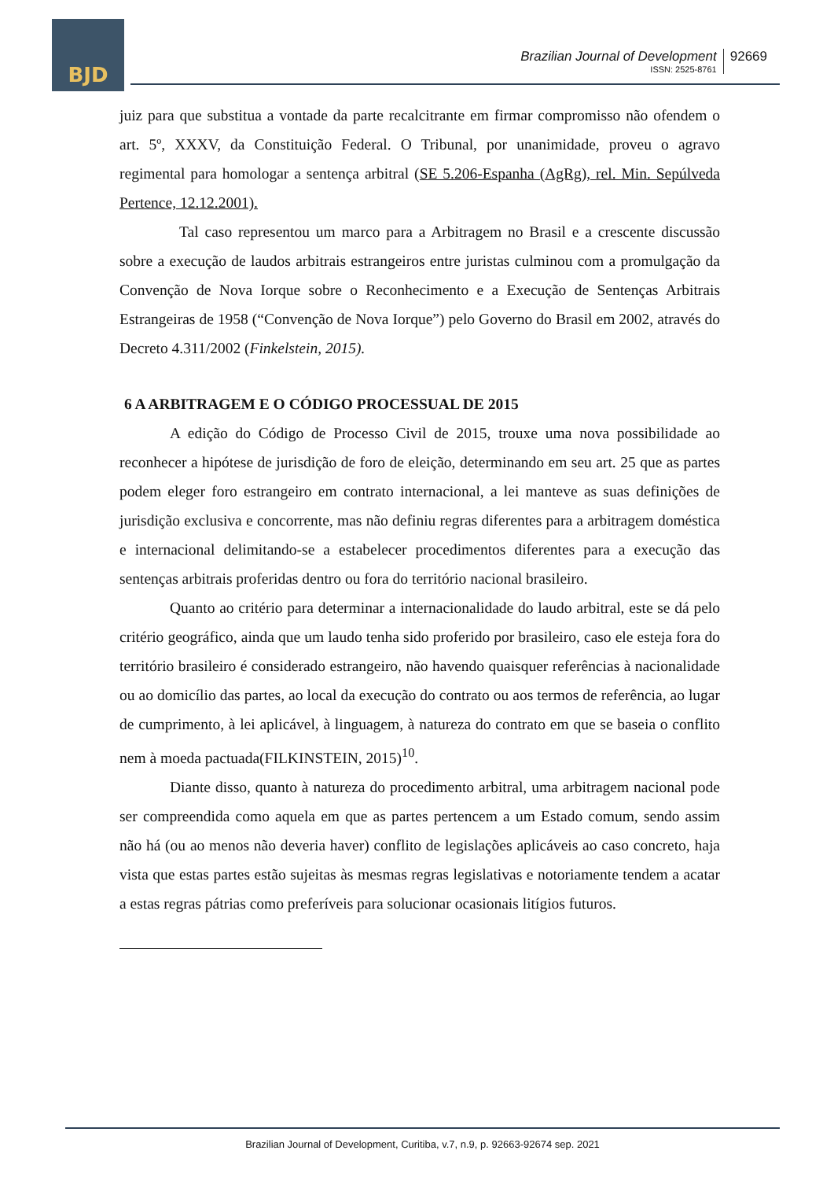BJD
Brazilian Journal of Development
ISSN: 2525-8761
92669
juiz para que substitua a vontade da parte recalcitrante em firmar compromisso não ofendem o art. 5º, XXXV, da Constituição Federal. O Tribunal, por unanimidade, proveu o agravo regimental para homologar a sentença arbitral (SE 5.206-Espanha (AgRg), rel. Min. Sepúlveda Pertence, 12.12.2001).
Tal caso representou um marco para a Arbitragem no Brasil e a crescente discussão sobre a execução de laudos arbitrais estrangeiros entre juristas culminou com a promulgação da Convenção de Nova Iorque sobre o Reconhecimento e a Execução de Sentenças Arbitrais Estrangeiras de 1958 (“Convenção de Nova Iorque”) pelo Governo do Brasil em 2002, através do Decreto 4.311/2002 (Finkelstein, 2015).
6 A ARBITRAGEM E O CÓDIGO PROCESSUAL DE 2015
A edição do Código de Processo Civil de 2015, trouxe uma nova possibilidade ao reconhecer a hipótese de jurisdição de foro de eleição, determinando em seu art. 25 que as partes podem eleger foro estrangeiro em contrato internacional, a lei manteve as suas definições de jurisdição exclusiva e concorrente, mas não definiu regras diferentes para a arbitragem doméstica e internacional delimitando-se a estabelecer procedimentos diferentes para a execução das sentenças arbitrais proferidas dentro ou fora do território nacional brasileiro.
Quanto ao critério para determinar a internacionalidade do laudo arbitral, este se dá pelo critério geográfico, ainda que um laudo tenha sido proferido por brasileiro, caso ele esteja fora do território brasileiro é considerado estrangeiro, não havendo quaisquer referências à nacionalidade ou ao domicílio das partes, ao local da execução do contrato ou aos termos de referência, ao lugar de cumprimento, à lei aplicável, à linguagem, à natureza do contrato em que se baseia o conflito nem à moeda pactuada(FILKINSTEIN, 2015)<sup>10</sup>.
Diante disso, quanto à natureza do procedimento arbitral, uma arbitragem nacional pode ser compreendida como aquela em que as partes pertencem a um Estado comum, sendo assim não há (ou ao menos não deveria haver) conflito de legislações aplicáveis ao caso concreto, haja vista que estas partes estão sujeitas às mesmas regras legislativas e notoriamente tendem a acatar a estas regras pátrias como preferíveis para solucionar ocasionais litígios futuros.
Brazilian Journal of Development, Curitiba, v.7, n.9, p. 92663-92674 sep. 2021